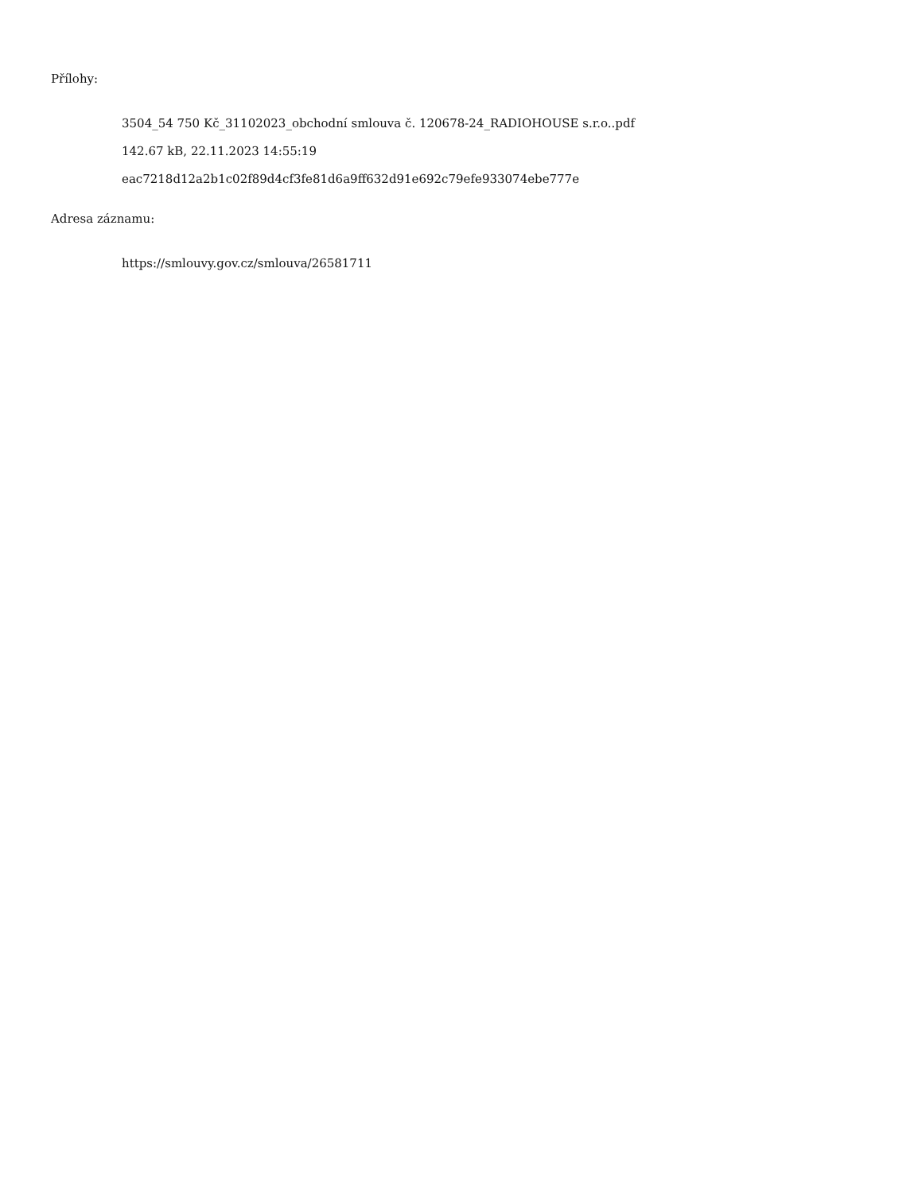Přílohy:
3504_54 750 Kč_31102023_obchodní smlouva č. 120678-24_RADIOHOUSE s.r.o..pdf
142.67 kB, 22.11.2023 14:55:19
eac7218d12a2b1c02f89d4cf3fe81d6a9ff632d91e692c79efe933074ebe777e
Adresa záznamu:
https://smlouvy.gov.cz/smlouva/26581711